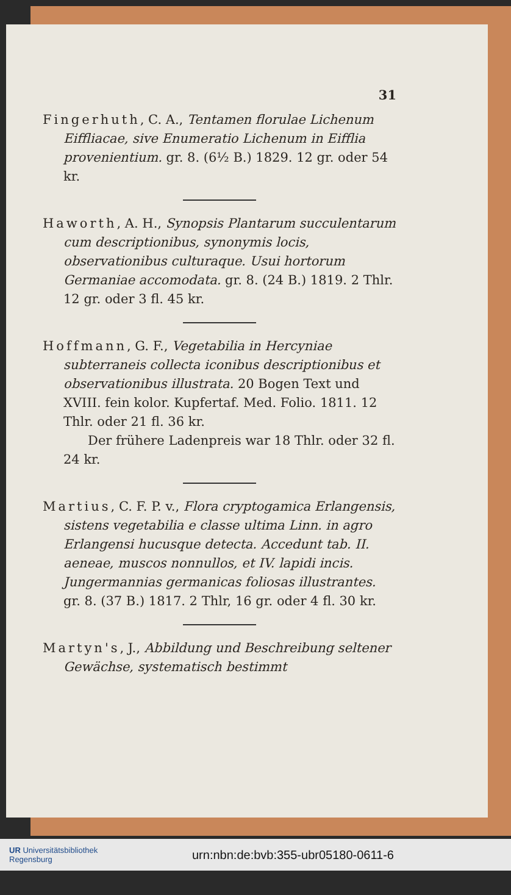31
Fingerhuth, C. A., Tentamen florulae Lichenum Eiffliacae, sive Enumeratio Lichenum in Eifflia provenientium. gr. 8. (6½ B.) 1829. 12 gr. oder 54 kr.
Haworth, A. H., Synopsis Plantarum succulentarum cum descriptionibus, synonymis locis, observationibus culturaque. Usui hortorum Germaniae accomodata. gr. 8. (24 B.) 1819. 2 Thlr. 12 gr. oder 3 fl. 45 kr.
Hoffmann, G. F., Vegetabilia in Hercyniae subterraneis collecta iconibus descriptionibus et observationibus illustrata. 20 Bogen Text und XVIII. fein kolor. Kupfertaf. Med. Folio. 1811. 12 Thlr. oder 21 fl. 36 kr.
Der frühere Ladenpreis war 18 Thlr. oder 32 fl. 24 kr.
Martius, C. F. P. v., Flora cryptogamica Erlangensis, sistens vegetabilia e classe ultima Linn. in agro Erlangensi hucusque detecta. Accedunt tab. II. aeneae, muscos nonnullos, et IV. lapidi incis. Jungermannias germanicas foliosas illustrantes. gr. 8. (37 B.) 1817. 2 Thlr, 16 gr. oder 4 fl. 30 kr.
Martyn's, J., Abbildung und Beschreibung seltener Gewächse, systematisch bestimmt
UR Universitätsbibliothek
Regensburg
urn:nbn:de:bvb:355-ubr05180-0611-6